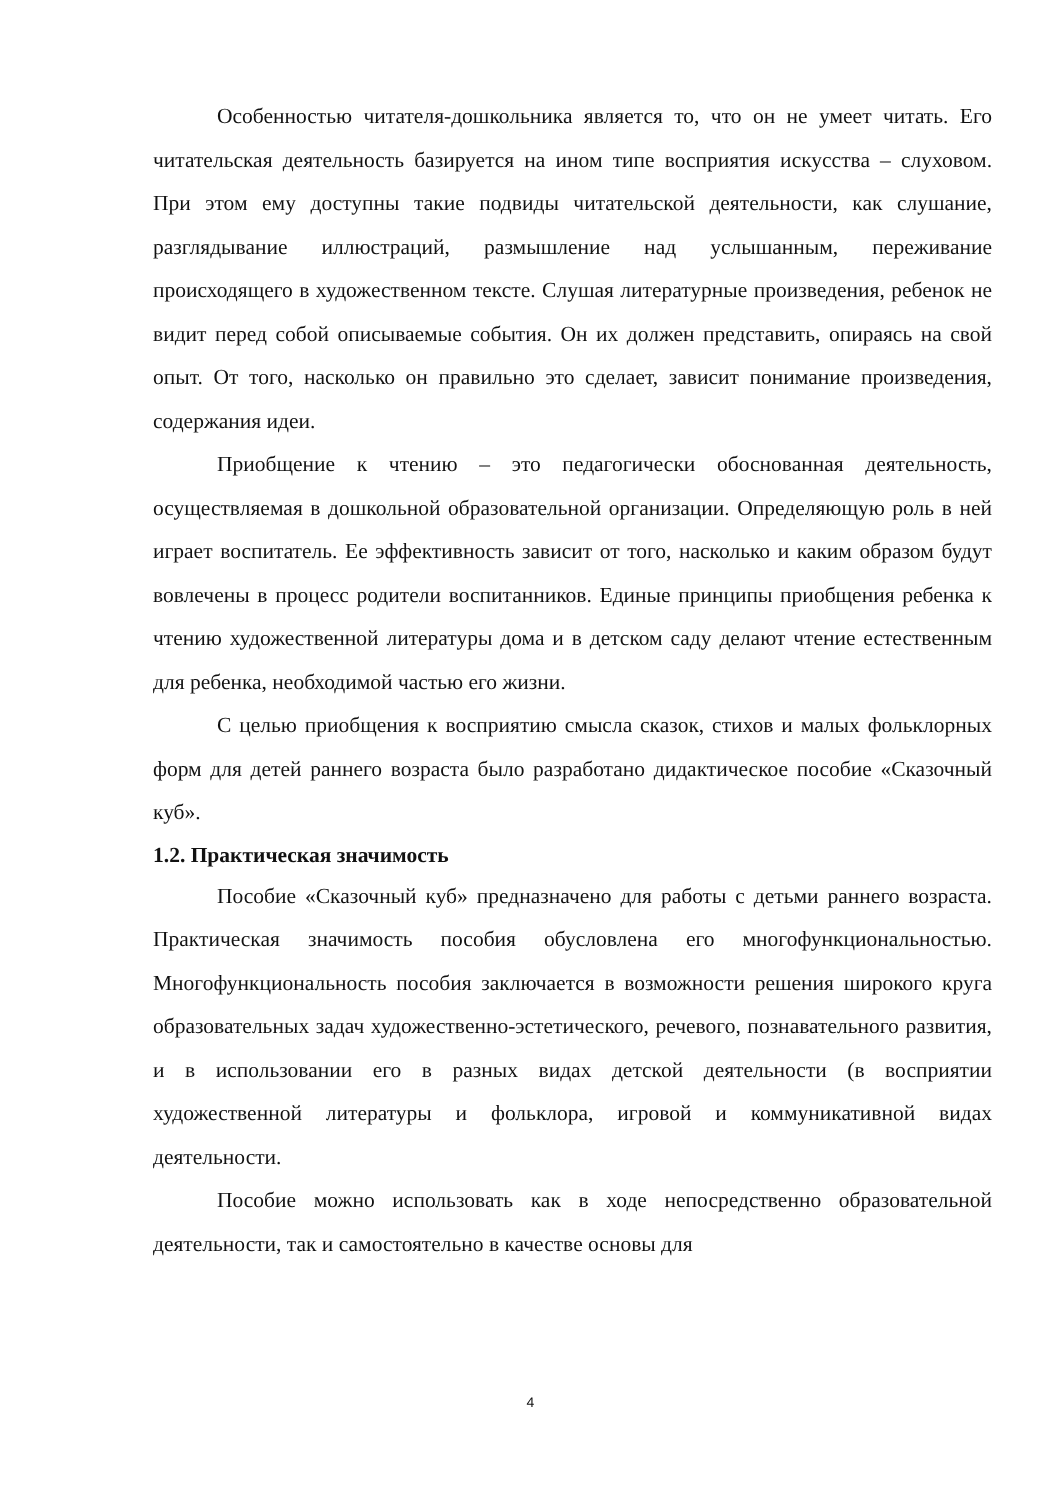Особенностью читателя-дошкольника является то, что он не умеет читать. Его читательская деятельность базируется на ином типе восприятия искусства – слуховом. При этом ему доступны такие подвиды читательской деятельности, как слушание, разглядывание иллюстраций, размышление над услышанным, переживание происходящего в художественном тексте. Слушая литературные произведения, ребенок не видит перед собой описываемые события. Он их должен представить, опираясь на свой опыт. От того, насколько он правильно это сделает, зависит понимание произведения, содержания идеи.
Приобщение к чтению – это педагогически обоснованная деятельность, осуществляемая в дошкольной образовательной организации. Определяющую роль в ней играет воспитатель. Ее эффективность зависит от того, насколько и каким образом будут вовлечены в процесс родители воспитанников. Единые принципы приобщения ребенка к чтению художественной литературы дома и в детском саду делают чтение естественным для ребенка, необходимой частью его жизни.
С целью приобщения к восприятию смысла сказок, стихов и малых фольклорных форм для детей раннего возраста было разработано дидактическое пособие «Сказочный куб».
1.2. Практическая значимость
Пособие «Сказочный куб» предназначено для работы с детьми раннего возраста. Практическая значимость пособия обусловлена его многофункциональностью. Многофункциональность пособия заключается в возможности решения широкого круга образовательных задач художественно-эстетического, речевого, познавательного развития, и в использовании его в разных видах детской деятельности (в восприятии художественной литературы и фольклора, игровой и коммуникативной видах деятельности.
Пособие можно использовать как в ходе непосредственно образовательной деятельности, так и самостоятельно в качестве основы для
4